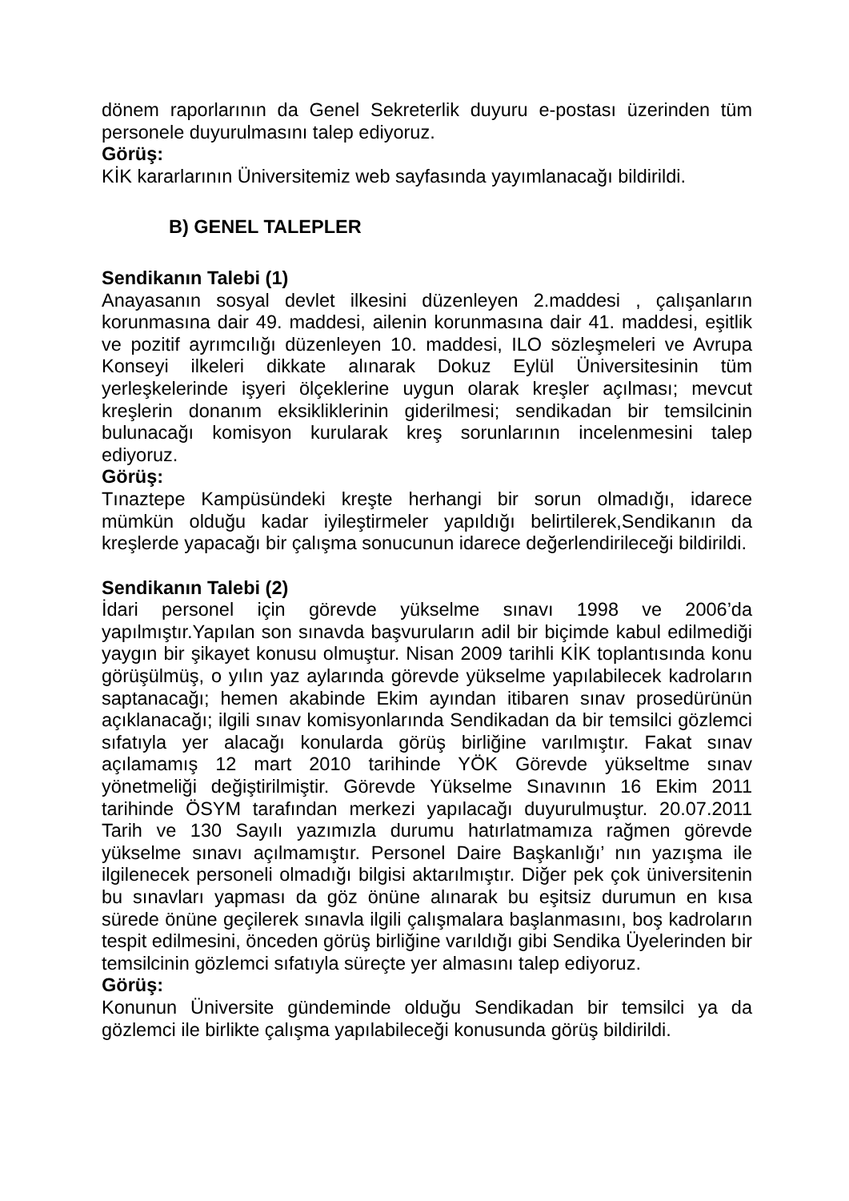dönem raporlarının da Genel Sekreterlik duyuru e-postası üzerinden tüm personele duyurulmasını talep ediyoruz.
Görüş:
KİK kararlarının Üniversitemiz web sayfasında yayımlanacağı bildirildi.
B) GENEL TALEPLER
Sendikanın Talebi (1)
Anayasanın sosyal devlet ilkesini düzenleyen 2.maddesi , çalışanların korunmasına dair 49. maddesi, ailenin korunmasına dair 41. maddesi, eşitlik ve pozitif ayrımcılığı düzenleyen 10. maddesi, ILO sözleşmeleri ve Avrupa Konseyi ilkeleri dikkate alınarak Dokuz Eylül Üniversitesinin tüm yerleşkelerinde işyeri ölçeklerine uygun olarak kreşler açılması; mevcut kreşlerin donanım eksikliklerinin giderilmesi; sendikadan bir temsilcinin bulunacağı komisyon kurularak kreş sorunlarının incelenmesini talep ediyoruz.
Görüş:
Tınaztepe Kampüsündeki kreşte herhangi bir sorun olmadığı, idarece mümkün olduğu kadar iyileştirmeler yapıldığı belirtilerek,Sendikanın da kreşlerde yapacağı bir çalışma sonucunun idarece değerlendirileceği bildirildi.
Sendikanın Talebi (2)
İdari personel için görevde yükselme sınavı 1998 ve 2006’da yapılmıştır.Yapılan son sınavda başvuruların adil bir biçimde kabul edilmediği yaygın bir şikayet konusu olmuştur. Nisan 2009 tarihli KİK toplantısında konu görüşülmüş, o yılın yaz aylarında görevde yükselme yapılabilecek kadroların saptanacağı; hemen akabinde Ekim ayından itibaren sınav prosedürünün açıklanacağı; ilgili sınav komisyonlarında Sendikadan da bir temsilci gözlemci sıfatıyla yer alacağı konularda görüş birliğine varılmıştır. Fakat sınav açılamamış 12 mart 2010 tarihinde YÖK Görevde yükseltme sınav yönetmeliği değiştirilmiştir. Görevde Yükselme Sınavının 16 Ekim 2011 tarihinde ÖSYM tarafından merkezi yapılacağı duyurulmuştur. 20.07.2011 Tarih ve 130 Sayılı yazımızla durumu hatırlatmamıza rağmen görevde yükselme sınavı açılmamıştır. Personel Daire Başkanlığı’ nın yazışma ile ilgilenecek personeli olmadığı bilgisi aktarılmıştır. Diğer pek çok üniversitenin bu sınavları yapması da göz önüne alınarak bu eşitsiz durumun en kısa sürede önüne geçilerek sınavla ilgili çalışmalara başlanmasını, boş kadroların tespit edilmesini, önceden görüş birliğine varıldığı gibi Sendika Üyelerinden bir temsilcinin gözlemci sıfatıyla süreçte yer almasını talep ediyoruz.
Görüş:
Konunun Üniversite gündeminde olduğu Sendikadan bir temsilci ya da gözlemci ile birlikte çalışma yapılabileceği konusunda görüş bildirildi.